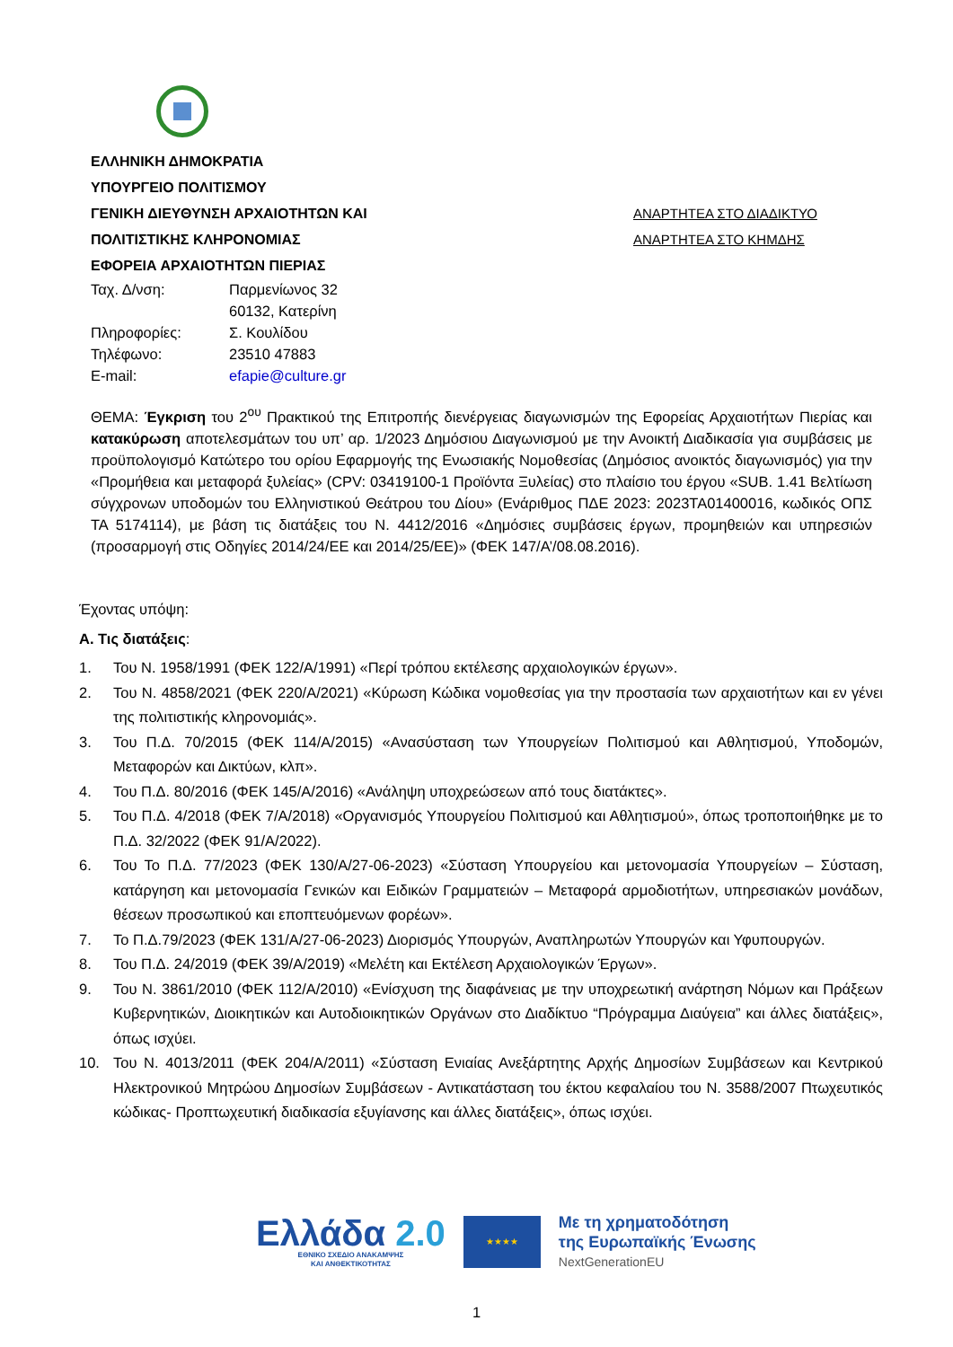ΕΛΛΗΝΙΚΗ ΔΗΜΟΚΡΑΤΙΑ
ΥΠΟΥΡΓΕΙΟ ΠΟΛΙΤΙΣΜΟΥ
ΓΕΝΙΚΗ ΔΙΕΥΘΥΝΣΗ ΑΡΧΑΙΟΤΗΤΩΝ ΚΑΙ
ΠΟΛΙΤΙΣΤΙΚΗΣ ΚΛΗΡΟΝΟΜΙΑΣ
ΕΦΟΡΕΙΑ ΑΡΧΑΙΟΤΗΤΩΝ ΠΙΕΡΙΑΣ
| Ταχ. Δ/νση: | Παρμενίωνος 32 |
| | 60132, Κατερίνη |
| Πληροφορίες: | Σ. Κουλίδου |
| Τηλέφωνο: | 23510 47883 |
| E-mail: | efapie@culture.gr |
ΑΝΑΡΤΗΤΕΑ ΣΤΟ ΔΙΑΔΙΚΤΥΟ
ΑΝΑΡΤΗΤΕΑ ΣΤΟ ΚΗΜΔΗΣ
ΘΕΜΑ: Έγκριση του 2<sup>ου</sup> Πρακτικού της Επιτροπής διενέργειας διαγωνισμών της Εφορείας Αρχαιοτήτων Πιερίας και κατακύρωση αποτελεσμάτων του υπ’ αρ. 1/2023 Δημόσιου Διαγωνισμού με την Ανοικτή Διαδικασία για συμβάσεις με προϋπολογισμό Κατώτερο του ορίου Εφαρμογής της Ενωσιακής Νομοθεσίας (Δημόσιος ανοικτός διαγωνισμός) για την «Προμήθεια και μεταφορά ξυλείας» (CPV: 03419100-1 Προϊόντα Ξυλείας) στο πλαίσιο του έργου «SUB. 1.41 Βελτίωση σύγχρονων υποδομών του Ελληνιστικού Θεάτρου του Δίου» (Ενάριθμος ΠΔΕ 2023: 2023ΤΑ01400016, κωδικός ΟΠΣ ΤΑ 5174114), με βάση τις διατάξεις του Ν. 4412/2016 «Δημόσιες συμβάσεις έργων, προμηθειών και υπηρεσιών (προσαρμογή στις Οδηγίες 2014/24/ΕΕ και 2014/25/ΕΕ)» (ΦΕΚ 147/Α’/08.08.2016).
Έχοντας υπόψη:
Α. Τις διατάξεις:
1. Του Ν. 1958/1991 (ΦΕΚ 122/Α/1991) «Περί τρόπου εκτέλεσης αρχαιολογικών έργων».
2. Του Ν. 4858/2021 (ΦΕΚ 220/Α/2021) «Κύρωση Κώδικα νομοθεσίας για την προστασία των αρχαιοτήτων και εν γένει της πολιτιστικής κληρονομιάς».
3. Του Π.Δ. 70/2015 (ΦΕΚ 114/Α/2015) «Ανασύσταση των Υπουργείων Πολιτισμού και Αθλητισμού, Υποδομών, Μεταφορών και Δικτύων, κλπ».
4. Του Π.Δ. 80/2016 (ΦΕΚ 145/Α/2016) «Ανάληψη υποχρεώσεων από τους διατάκτες».
5. Του Π.Δ. 4/2018 (ΦΕΚ 7/Α/2018) «Οργανισμός Υπουργείου Πολιτισμού και Αθλητισμού», όπως τροποποιήθηκε με το Π.Δ. 32/2022 (ΦΕΚ 91/Α/2022).
6. Του Το Π.Δ. 77/2023 (ΦΕΚ 130/Α/27-06-2023) «Σύσταση Υπουργείου και μετονομασία Υπουργείων – Σύσταση, κατάργηση και μετονομασία Γενικών και Ειδικών Γραμματειών – Μεταφορά αρμοδιοτήτων, υπηρεσιακών μονάδων, θέσεων προσωπικού και εποπτευόμενων φορέων».
7. Το Π.Δ.79/2023 (ΦΕΚ 131/Α/27-06-2023) Διορισμός Υπουργών, Αναπληρωτών Υπουργών και Υφυπουργών.
8. Του Π.Δ. 24/2019 (ΦΕΚ 39/Α/2019) «Μελέτη και Εκτέλεση Αρχαιολογικών Έργων».
9. Του Ν. 3861/2010 (ΦΕΚ 112/Α/2010) «Ενίσχυση της διαφάνειας με την υποχρεωτική ανάρτηση Νόμων και Πράξεων Κυβερνητικών, Διοικητικών και Αυτοδιοικητικών Οργάνων στο Διαδίκτυο “Πρόγραμμα Διαύγεια” και άλλες διατάξεις», όπως ισχύει.
10. Του Ν. 4013/2011 (ΦΕΚ 204/Α/2011) «Σύσταση Ενιαίας Ανεξάρτητης Αρχής Δημοσίων Συμβάσεων και Κεντρικού Ηλεκτρονικού Μητρώου Δημοσίων Συμβάσεων - Αντικατάσταση του έκτου κεφαλαίου του Ν. 3588/2007 Πτωχευτικός κώδικας- Προπτωχευτική διαδικασία εξυγίανσης και άλλες διατάξεις», όπως ισχύει.
Ελλάδα 2.0
ΕΘΝΙΚΟ ΣΧΕΔΙΟ ΑΝΑΚΑΜΨΗΣ
ΚΑΙ ΑΝΘΕΚΤΙΚΟΤΗΤΑΣ
★★★★
Με τη χρηματοδότηση
της Ευρωπαϊκής Ένωσης
NextGenerationEU
1